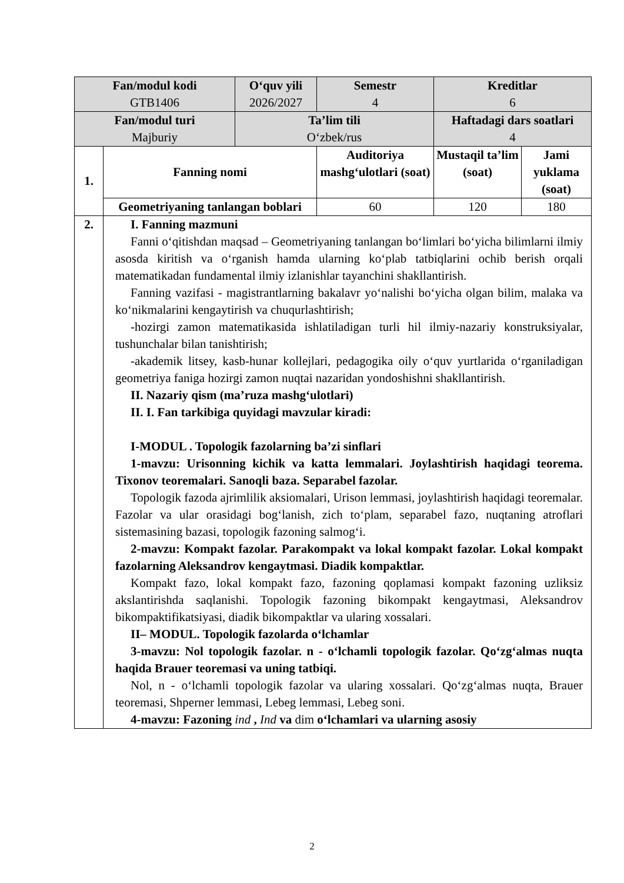| Fan/modul kodi GTB1406 | | O‘quv yili 2026/2027 | Semestr 4 | Kreditlar 6 | |
| Fan/modul turi Majburiy | | Ta’lim tili O‘zbek/rus | | Haftadagi dars soatlari 4 | |
| 1. | Fanning nomi | | Auditoriya mashg‘ulotlari (soat) | Mustaqil ta’lim (soat) | Jami yuklama (soat) |
| | Geometriyaning tanlangan boblari | | 60 | 120 | 180 |
| 2. | I. Fanning mazmuni Fanni o‘qitishdan maqsad – Geometriyaning tanlangan bo‘limlari bo‘yicha bilimlarni ilmiy asosda kiritish va o‘rganish hamda ularning ko‘plab tatbiqlarini ochib berish orqali matematikadan fundamental ilmiy izlanishlar tayanchini shakllantirish. Fanning vazifasi - magistrantlarning bakalavr yo‘nalishi bo‘yicha olgan bilim, malaka va ko‘nikmalarini kengaytirish va chuqurlashtirish; -hozirgi zamon matematikasida ishlatiladigan turli hil ilmiy-nazariy konstruksiyalar, tushunchalar bilan tanishtirish; -akademik litsey, kasb-hunar kollejlari, pedagogika oily o‘quv yurtlarida o‘rganiladigan geometriya faniga hozirgi zamon nuqtai nazaridan yondoshishni shakllantirish. II. Nazariy qism (ma’ruza mashg‘ulotlari) II. I. Fan tarkibiga quyidagi mavzular kiradi: I-MODUL . Topologik fazolarning ba’zi sinflari 1-mavzu: Urisonning kichik va katta lemmalari. Joylashtirish haqidagi teorema. Tixonov teoremalari. Sanoqli baza. Separabel fazolar. Topologik fazoda ajrimlilik aksiomalari, Urison lemmasi, joylashtirish haqidagi teoremalar. Fazolar va ular orasidagi bog‘lanish, zich to‘plam, separabel fazo, nuqtaning atroflari sistemasining bazasi, topologik fazoning salmog‘i. 2-mavzu: Kompakt fazolar. Parakompakt va lokal kompakt fazolar. Lokal kompakt fazolarning Aleksandrov kengaytmasi. Diadik kompaktlar. Kompakt fazo, lokal kompakt fazo, fazoning qoplamasi kompakt fazoning uzliksiz akslantirishda saqlanishi. Topologik fazoning bikompakt kengaytmasi, Aleksandrov bikompaktifikatsiyasi, diadik bikompaktlar va ularing xossalari. II– MODUL. Topologik fazolarda o‘lchamlar 3-mavzu: Nol topologik fazolar. n - o‘lchamli topologik fazolar. Qo‘zg‘almas nuqta haqida Brauer teoremasi va uning tatbiqi. Nol, n - o‘lchamli topologik fazolar va ularing xossalari. Qo‘zg‘almas nuqta, Brauer teoremasi, Shperner lemmasi, Lebeg lemmasi, Lebeg soni. 4-mavzu: Fazoning ind , Ind va dim o‘lchamlari va ularning asosiy | | | | |
2